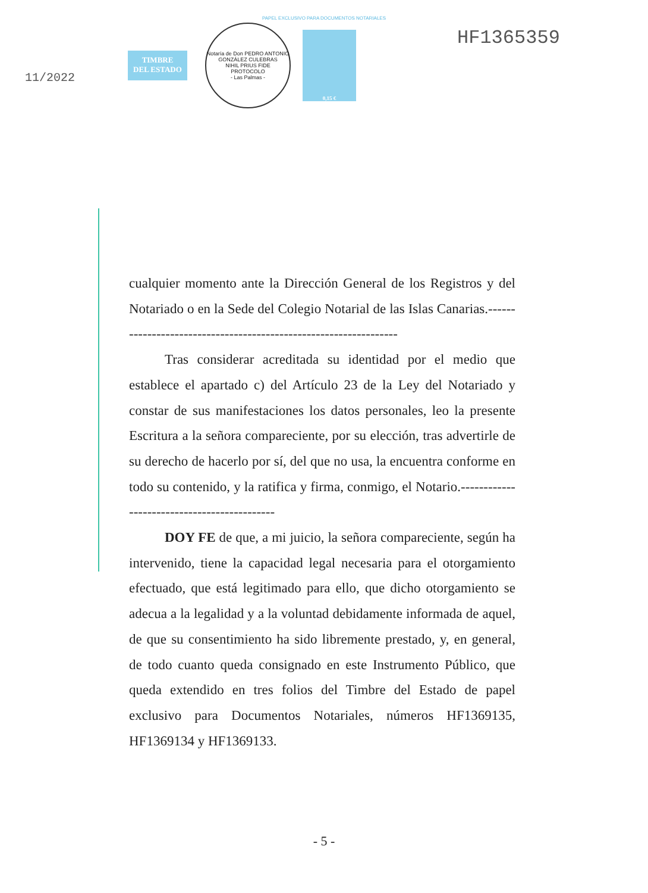PAPEL EXCLUSIVO PARA DOCUMENTOS NOTARIALES
11/2022
TIMBRE
DEL ESTADO
Notaría de Don PEDRO ANTONIO GONZÁLEZ CULEBRAS
NIHIL PRIUS FIDE
PROTOCOLO
- Las Palmas -
0,15 €
HF1365359
cualquier momento ante la Dirección General de los Registros y del Notariado o en la Sede del Colegio Notarial de las Islas Canarias.-----------------------------------------------------------------
Tras considerar acreditada su identidad por el medio que establece el apartado c) del Artículo 23 de la Ley del Notariado y constar de sus manifestaciones los datos personales, leo la presente Escritura a la señora compareciente, por su elección, tras advertirle de su derecho de hacerlo por sí, del que no usa, la encuentra conforme en todo su contenido, y la ratifica y firma, conmigo, el Notario.--------------------------------------------
DOY FE de que, a mi juicio, la señora compareciente, según ha intervenido, tiene la capacidad legal necesaria para el otorgamiento efectuado, que está legitimado para ello, que dicho otorgamiento se adecua a la legalidad y a la voluntad debidamente informada de aquel, de que su consentimiento ha sido libremente prestado, y, en general, de todo cuanto queda consignado en este Instrumento Público, que queda extendido en tres folios del Timbre del Estado de papel exclusivo para Documentos Notariales, números HF1369135, HF1369134 y HF1369133.
- 5 -